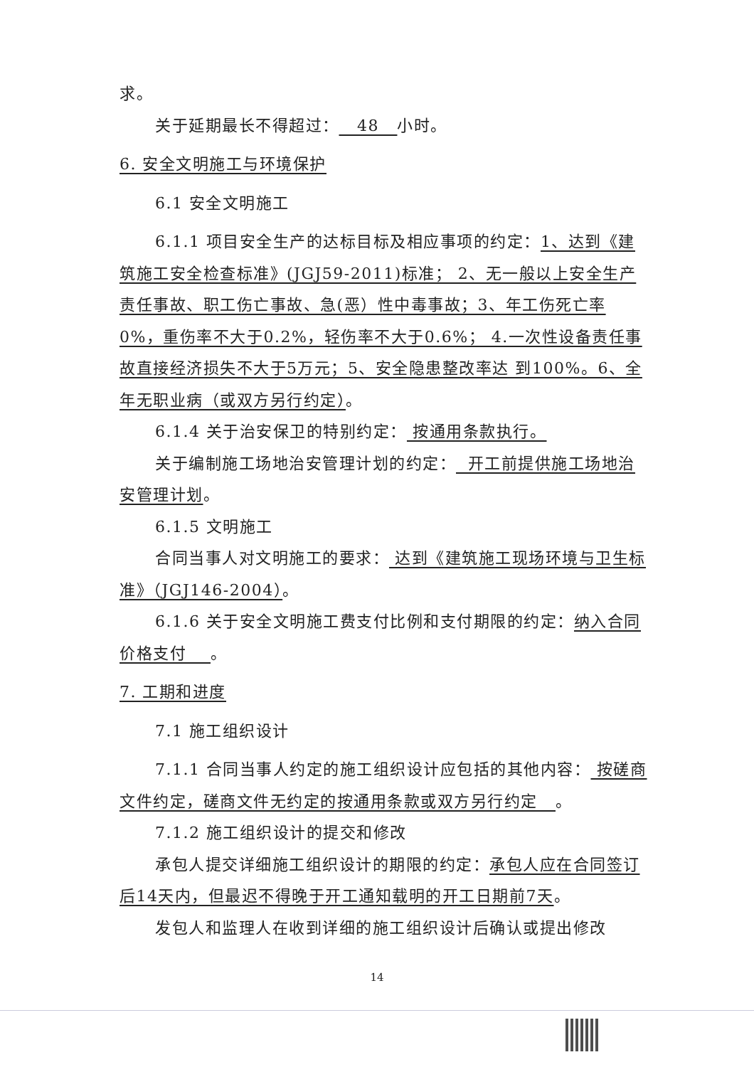求。
关于延期最长不得超过： 48 小时。
6. 安全文明施工与环境保护
6.1 安全文明施工
6.1.1 项目安全生产的达标目标及相应事项的约定：1、达到《建筑施工安全检查标准》(JGJ59-2011)标准； 2、无一般以上安全生产责任事故、职工伤亡事故、急(恶）性中毒事故；3、年工伤死亡率0%，重伤率不大于0.2%，轻伤率不大于0.6%； 4.一次性设备责任事故直接经济损失不大于5万元；5、安全隐患整改率达 到100%。6、全年无职业病（或双方另行约定）。
6.1.4 关于治安保卫的特别约定： 按通用条款执行。
关于编制施工场地治安管理计划的约定： 开工前提供施工场地治安管理计划。
6.1.5 文明施工
合同当事人对文明施工的要求： 达到《建筑施工现场环境与卫生标准》（JGJ146-2004）。
6.1.6 关于安全文明施工费支付比例和支付期限的约定：纳入合同价格支付 。
7. 工期和进度
7.1 施工组织设计
7.1.1 合同当事人约定的施工组织设计应包括的其他内容： 按磋商文件约定，磋商文件无约定的按通用条款或双方另行约定 。
7.1.2 施工组织设计的提交和修改
承包人提交详细施工组织设计的期限的约定：承包人应在合同签订后14天内，但最迟不得晚于开工通知载明的开工日期前7天。
发包人和监理人在收到详细的施工组织设计后确认或提出修改
14